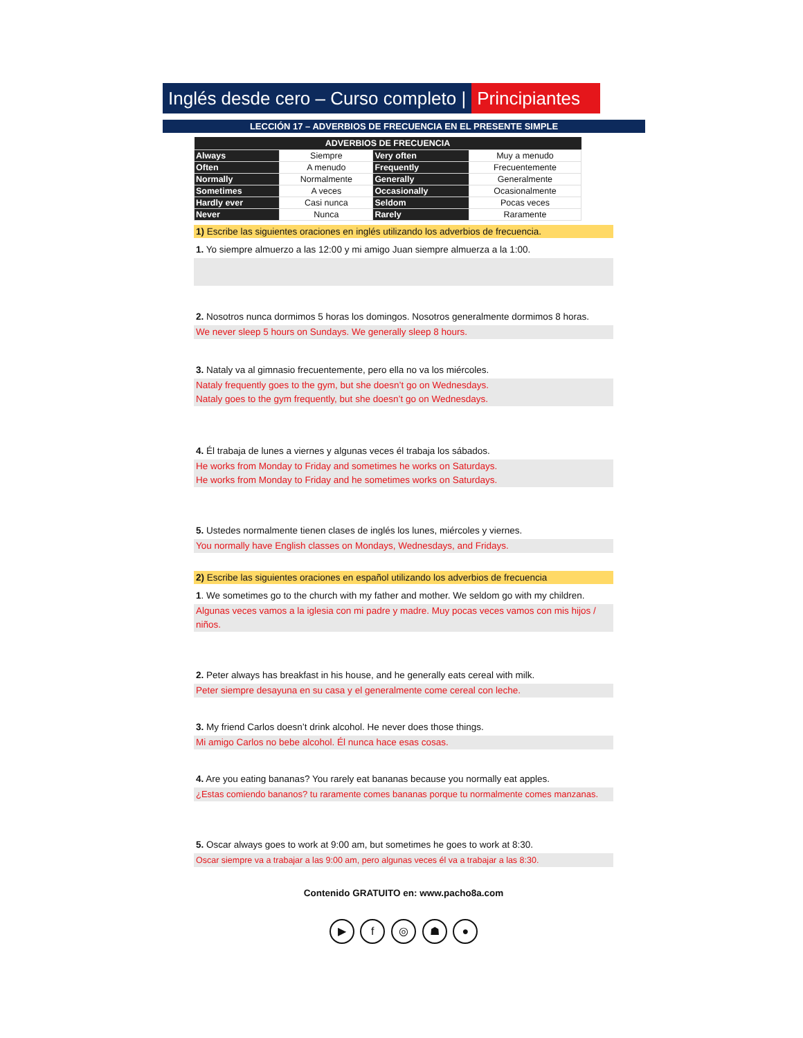Inglés desde cero – Curso completo |
Principiantes
LECCIÓN 17 – ADVERBIOS DE FRECUENCIA EN EL PRESENTE SIMPLE
| ADVERBIOS DE FRECUENCIA | | | |
| --- | --- | --- | --- |
| Always | Siempre | Very often | Muy a menudo |
| Often | A menudo | Frequently | Frecuentemente |
| Normally | Normalmente | Generally | Generalmente |
| Sometimes | A veces | Occasionally | Ocasionalmente |
| Hardly ever | Casi nunca | Seldom | Pocas veces |
| Never | Nunca | Rarely | Raramente |
1) Escribe las siguientes oraciones en inglés utilizando los adverbios de frecuencia.
1. Yo siempre almuerzo a las 12:00 y mi amigo Juan siempre almuerza a la 1:00.
2. Nosotros nunca dormimos 5 horas los domingos. Nosotros generalmente dormimos 8 horas.
We never sleep 5 hours on Sundays. We generally sleep 8 hours.
3. Nataly va al gimnasio frecuentemente, pero ella no va los miércoles.
Nataly frequently goes to the gym, but she doesn’t go on Wednesdays.
Nataly goes to the gym frequently, but she doesn’t go on Wednesdays.
4. Él trabaja de lunes a viernes y algunas veces él trabaja los sábados.
He works from Monday to Friday and sometimes he works on Saturdays.
He works from Monday to Friday and he sometimes works on Saturdays.
5. Ustedes normalmente tienen clases de inglés los lunes, miércoles y viernes.
You normally have English classes on Mondays, Wednesdays, and Fridays.
2) Escribe las siguientes oraciones en español utilizando los adverbios de frecuencia
1. We sometimes go to the church with my father and mother. We seldom go with my children.
Algunas veces vamos a la iglesia con mi padre y madre. Muy pocas veces vamos con mis hijos / niños.
2. Peter always has breakfast in his house, and he generally eats cereal with milk.
Peter siempre desayuna en su casa y el generalmente come cereal con leche.
3. My friend Carlos doesn’t drink alcohol. He never does those things.
Mi amigo Carlos no bebe alcohol. Él nunca hace esas cosas.
4. Are you eating bananas? You rarely eat bananas because you normally eat apples.
¿Estas comiendo bananos? tu raramente comes bananas porque tu normalmente comes manzanas.
5. Oscar always goes to work at 9:00 am, but sometimes he goes to work at 8:30.
Oscar siempre va a trabajar a las 9:00 am, pero algunas veces él va a trabajar a las 8:30.
Contenido GRATUITO en: www.pacho8a.com
▶ f ◎ ☗ ●